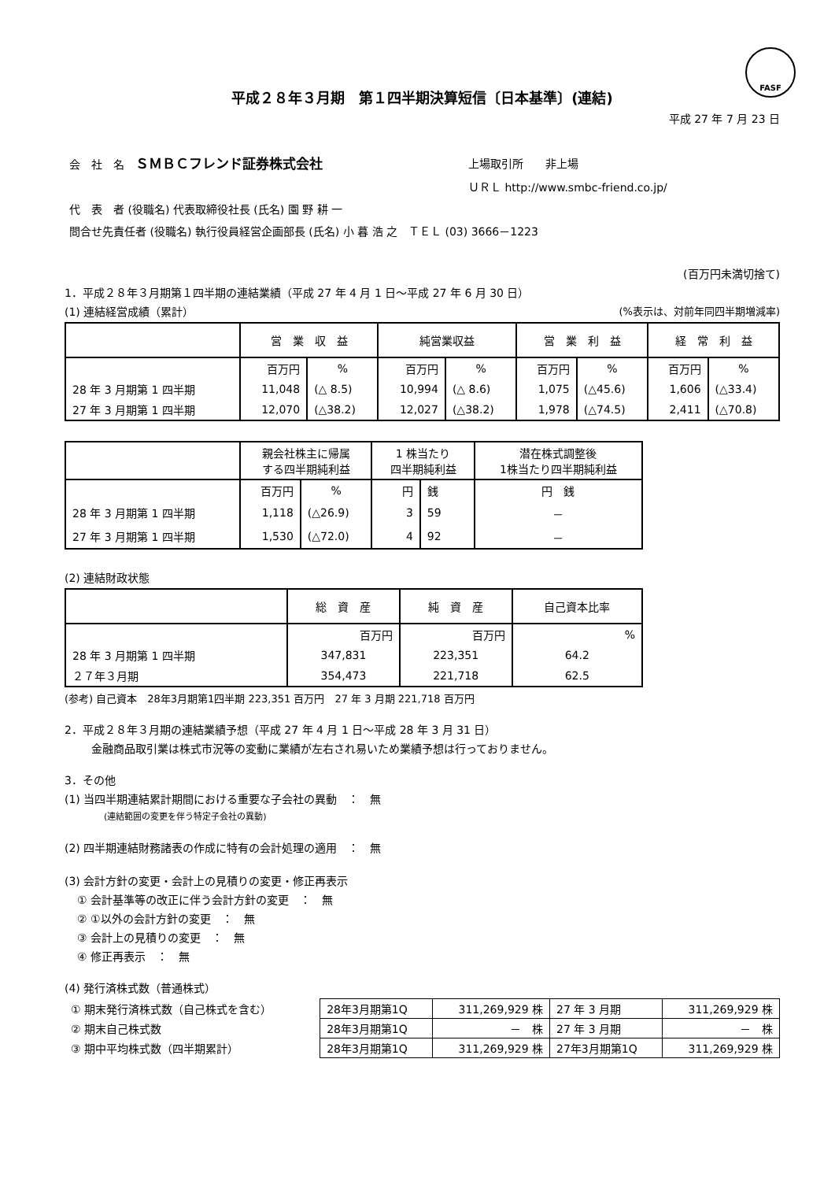FASF
平成２８年３月期　第１四半期決算短信〔日本基準〕(連結)
平成 27 年 7 月 23 日
| 会 社 名 ＳＭＢＣフレンド証券株式会社 | 上場取引所 非上場 |
| | ＵＲＬ http://www.smbc-friend.co.jp/ |
| 代 表 者 (役職名) 代表取締役社長 (氏名) 園 野 耕 一 | |
| 問合せ先責任者 (役職名) 執行役員経営企画部長 (氏名) 小 暮 浩 之 ＴＥＬ (03) 3666－1223 | |
(百万円未満切捨て)
1．平成２８年３月期第１四半期の連結業績（平成 27 年 4 月 1 日～平成 27 年 6 月 30 日）
(1) 連結経営成績（累計） (%表示は、対前年同四半期増減率)
| | 営 業 収 益 | | 純営業収益 | | 営 業 利 益 | | 経 常 利 益 | |
| --- | --- | --- | --- | --- | --- | --- | --- | --- |
| | 百万円 | % | 百万円 | % | 百万円 | % | 百万円 | % |
| 28 年 3 月期第 1 四半期 | 11,048 | (△ 8.5) | 10,994 | (△ 8.6) | 1,075 | (△45.6) | 1,606 | (△33.4) |
| 27 年 3 月期第 1 四半期 | 12,070 | (△38.2) | 12,027 | (△38.2) | 1,978 | (△74.5) | 2,411 | (△70.8) |
| | 親会社株主に帰属 する四半期純利益 | | 1 株当たり 四半期純利益 | | 潜在株式調整後 1株当たり四半期純利益 |
| --- | --- | --- | --- | --- | --- |
| | 百万円 | % | 円 | 銭 | 円 銭 |
| 28 年 3 月期第 1 四半期 | 1,118 | (△26.9) | 3 | 59 | － |
| 27 年 3 月期第 1 四半期 | 1,530 | (△72.0) | 4 | 92 | － |
(2) 連結財政状態
| | 総 資 産 | 純 資 産 | 自己資本比率 |
| --- | --- | --- | --- |
| | 百万円 | 百万円 | % |
| 28 年 3 月期第 1 四半期 | 347,831 | 223,351 | 64.2 |
| ２７年３月期 | 354,473 | 221,718 | 62.5 |
(参考) 自己資本　28年3月期第1四半期 223,351 百万円　27 年 3 月期 221,718 百万円
2．平成２８年３月期の連結業績予想（平成 27 年 4 月 1 日～平成 28 年 3 月 31 日）
金融商品取引業は株式市況等の変動に業績が左右され易いため業績予想は行っておりません。
3．その他
(1) 当四半期連結累計期間における重要な子会社の異動　：　無
(連結範囲の変更を伴う特定子会社の異動)
(2) 四半期連結財務諸表の作成に特有の会計処理の適用　：　無
(3) 会計方針の変更・会計上の見積りの変更・修正再表示
① 会計基準等の改正に伴う会計方針の変更　：　無
② ①以外の会計方針の変更　：　無
③ 会計上の見積りの変更　：　無
④ 修正再表示　：　無
(4) 発行済株式数（普通株式）
| ① 期末発行済株式数（自己株式を含む） | 28年3月期第1Q | 311,269,929 株 | 27 年 3 月期 | 311,269,929 株 |
| ② 期末自己株式数 | 28年3月期第1Q | － 株 | 27 年 3 月期 | － 株 |
| ③ 期中平均株式数（四半期累計） | 28年3月期第1Q | 311,269,929 株 | 27年3月期第1Q | 311,269,929 株 |